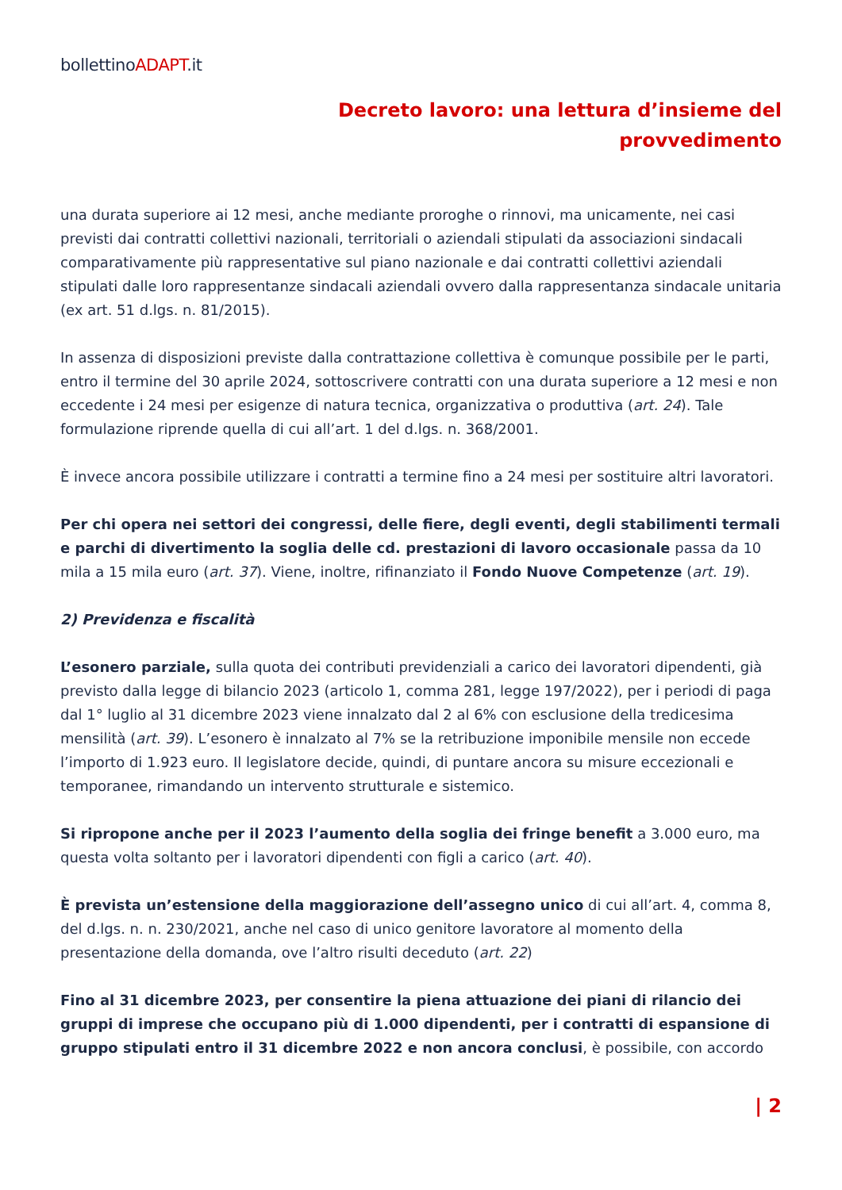bollettinoADAPT.it
Decreto lavoro: una lettura d’insieme del
provvedimento
una durata superiore ai 12 mesi, anche mediante proroghe o rinnovi, ma unicamente, nei casi previsti dai contratti collettivi nazionali, territoriali o aziendali stipulati da associazioni sindacali comparativamente più rappresentative sul piano nazionale e dai contratti collettivi aziendali stipulati dalle loro rappresentanze sindacali aziendali ovvero dalla rappresentanza sindacale unitaria (ex art. 51 d.lgs. n. 81/2015).
In assenza di disposizioni previste dalla contrattazione collettiva è comunque possibile per le parti, entro il termine del 30 aprile 2024, sottoscrivere contratti con una durata superiore a 12 mesi e non eccedente i 24 mesi per esigenze di natura tecnica, organizzativa o produttiva (art. 24). Tale formulazione riprende quella di cui all’art. 1 del d.lgs. n. 368/2001.
È invece ancora possibile utilizzare i contratti a termine fino a 24 mesi per sostituire altri lavoratori.
Per chi opera nei settori dei congressi, delle fiere, degli eventi, degli stabilimenti termali e parchi di divertimento la soglia delle cd. prestazioni di lavoro occasionale passa da 10 mila a 15 mila euro (art. 37). Viene, inoltre, rifinanziato il Fondo Nuove Competenze (art. 19).
2) Previdenza e fiscalità
L’esonero parziale, sulla quota dei contributi previdenziali a carico dei lavoratori dipendenti, già previsto dalla legge di bilancio 2023 (articolo 1, comma 281, legge 197/2022), per i periodi di paga dal 1° luglio al 31 dicembre 2023 viene innalzato dal 2 al 6% con esclusione della tredicesima mensilità (art. 39). L’esonero è innalzato al 7% se la retribuzione imponibile mensile non eccede l’importo di 1.923 euro. Il legislatore decide, quindi, di puntare ancora su misure eccezionali e temporanee, rimandando un intervento strutturale e sistemico.
Si ripropone anche per il 2023 l’aumento della soglia dei fringe benefit a 3.000 euro, ma questa volta soltanto per i lavoratori dipendenti con figli a carico (art. 40).
È prevista un’estensione della maggiorazione dell’assegno unico di cui all’art. 4, comma 8, del d.lgs. n. n. 230/2021, anche nel caso di unico genitore lavoratore al momento della presentazione della domanda, ove l’altro risulti deceduto (art. 22)
Fino al 31 dicembre 2023, per consentire la piena attuazione dei piani di rilancio dei gruppi di imprese che occupano più di 1.000 dipendenti, per i contratti di espansione di gruppo stipulati entro il 31 dicembre 2022 e non ancora conclusi, è possibile, con accordo
| 2